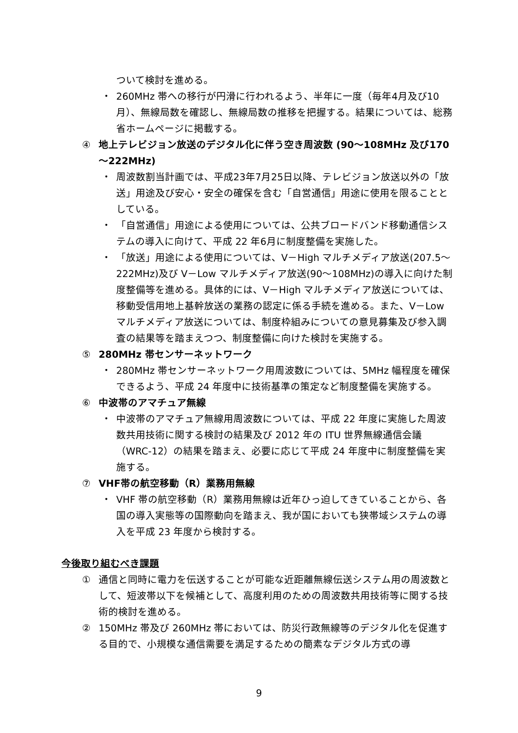ついて検討を進める。
・ 260MHz 帯への移行が円滑に行われるよう、半年に一度（毎年4月及び10 月）、無線局数を確認し、無線局数の推移を把握する。結果については、総務省ホームページに掲載する。
④ 地上テレビジョン放送のデジタル化に伴う空き周波数 (90～108MHz 及び170～222MHz)
・ 周波数割当計画では、平成23年7月25日以降、テレビジョン放送以外の「放送」用途及び安心・安全の確保を含む「自営通信」用途に使用を限ることとしている。
・ 「自営通信」用途による使用については、公共ブロードバンド移動通信システムの導入に向けて、平成 22 年6月に制度整備を実施した。
・ 「放送」用途による使用については、V－High マルチメディア放送(207.5～222MHz)及び V－Low マルチメディア放送(90～108MHz)の導入に向けた制度整備等を進める。具体的には、V－High マルチメディア放送については、移動受信用地上基幹放送の業務の認定に係る手続を進める。また、V－Low マルチメディア放送については、制度枠組みについての意見募集及び参入調査の結果等を踏まえつつ、制度整備に向けた検討を実施する。
⑤ 280MHz 帯センサーネットワーク
・ 280MHz 帯センサーネットワーク用周波数については、5MHz 幅程度を確保できるよう、平成 24 年度中に技術基準の策定など制度整備を実施する。
⑥ 中波帯のアマチュア無線
・ 中波帯のアマチュア無線用周波数については、平成 22 年度に実施した周波数共用技術に関する検討の結果及び 2012 年の ITU 世界無線通信会議（WRC-12）の結果を踏まえ、必要に応じて平成 24 年度中に制度整備を実施する。
⑦ VHF帯の航空移動（R）業務用無線
・ VHF 帯の航空移動（R）業務用無線は近年ひっ迫してきていることから、各国の導入実態等の国際動向を踏まえ、我が国においても狭帯域システムの導入を平成 23 年度から検討する。
今後取り組むべき課題
① 通信と同時に電力を伝送することが可能な近距離無線伝送システム用の周波数として、短波帯以下を候補として、高度利用のための周波数共用技術等に関する技術的検討を進める。
② 150MHz 帯及び 260MHz 帯においては、防災行政無線等のデジタル化を促進する目的で、小規模な通信需要を満足するための簡素なデジタル方式の導
9